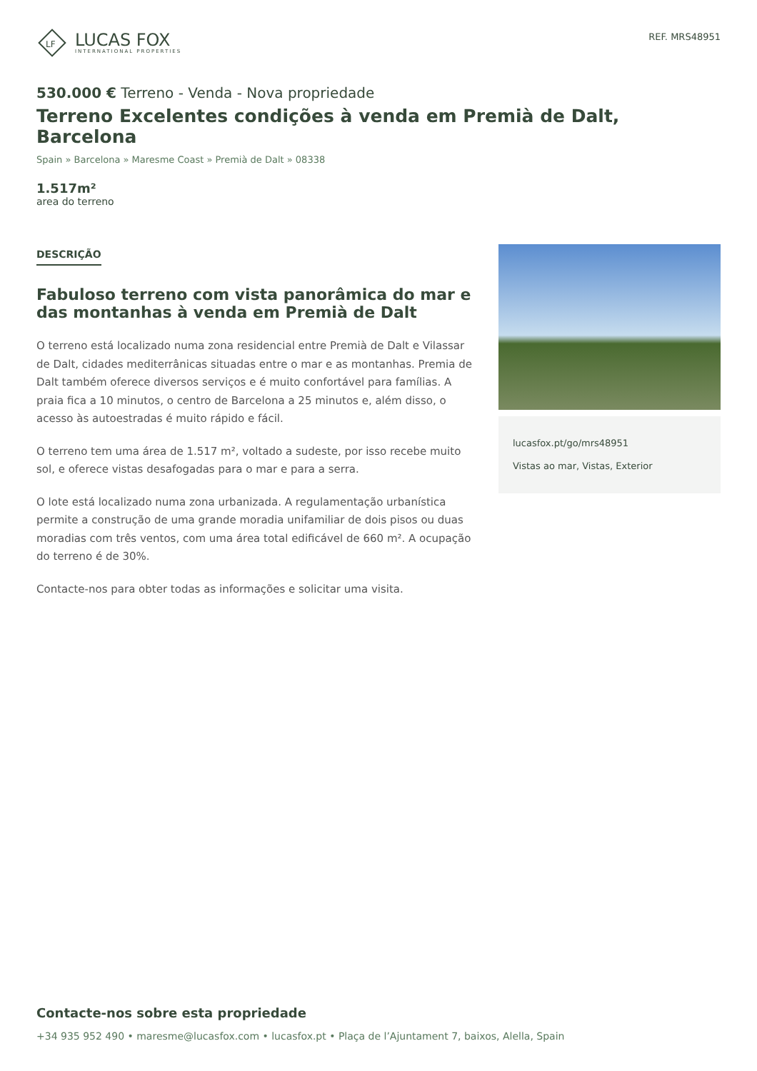LF
LUCAS FOX
INTERNATIONAL PROPERTIES
REF. MRS48951
530.000 € Terreno - Venda - Nova propriedade
Terreno Excelentes condições à venda em Premià de Dalt, Barcelona
Spain » Barcelona » Maresme Coast » Premià de Dalt » 08338
1.517m²
area do terreno
DESCRIÇÃO
Fabuloso terreno com vista panorâmica do mar e das montanhas à venda em Premià de Dalt
O terreno está localizado numa zona residencial entre Premià de Dalt e Vilassar de Dalt, cidades mediterrânicas situadas entre o mar e as montanhas. Premia de Dalt também oferece diversos serviços e é muito confortável para famílias. A praia fica a 10 minutos, o centro de Barcelona a 25 minutos e, além disso, o acesso às autoestradas é muito rápido e fácil.
O terreno tem uma área de 1.517 m², voltado a sudeste, por isso recebe muito sol, e oferece vistas desafogadas para o mar e para a serra.
O lote está localizado numa zona urbanizada. A regulamentação urbanística permite a construção de uma grande moradia unifamiliar de dois pisos ou duas moradias com três ventos, com uma área total edificável de 660 m². A ocupação do terreno é de 30%.
Contacte-nos para obter todas as informações e solicitar uma visita.
lucasfox.pt/go/mrs48951
Vistas ao mar, Vistas, Exterior
Contacte-nos sobre esta propriedade
+34 935 952 490 • maresme@lucasfox.com • lucasfox.pt • Plaça de l’Ajuntament 7, baixos, Alella, Spain